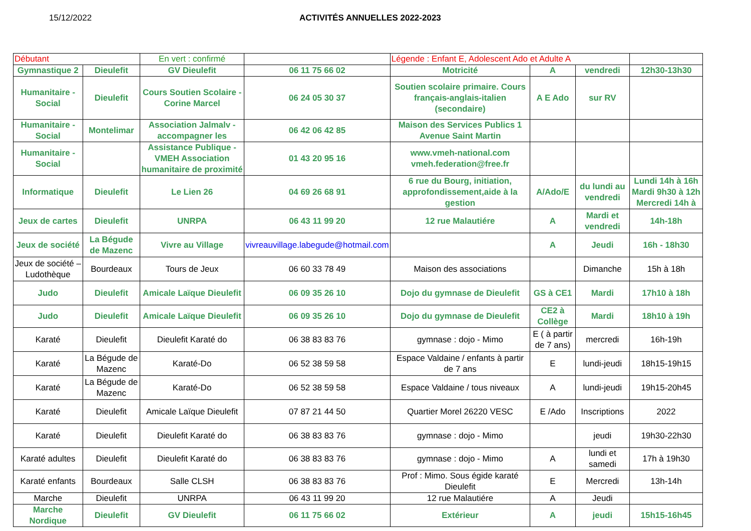15/12/2022 ACTIVITÉS ANNUELLES 2022-2023
| Débutant | | En vert : confirmé | | Légende : Enfant E, Adolescent Ado et Adulte A | | | |
| Gymnastique 2 | Dieulefit | GV Dieulefit | 06 11 75 66 02 | Motricité | A | vendredi | 12h30-13h30 |
| Humanitaire - Social | Dieulefit | Cours Soutien Scolaire - Corine Marcel | 06 24 05 30 37 | Soutien scolaire primaire. Cours français-anglais-italien (secondaire) | A E Ado | sur RV | |
| Humanitaire - Social | Montelimar | Association Jalmalv - accompagner les | 06 42 06 42 85 | Maison des Services Publics 1 Avenue Saint Martin | | | |
| Humanitaire - Social | | Assistance Publique - VMEH Association humanitaire de proximité | 01 43 20 95 16 | www.vmeh-national.com vmeh.federation@free.fr | | | |
| Informatique | Dieulefit | Le Lien 26 | 04 69 26 68 91 | 6 rue du Bourg, initiation, approfondissement,aide à la gestion | A/Ado/E | du lundi au vendredi | Lundi 14h à 16h Mardi 9h30 à 12h Mercredi 14h à |
| Jeux de cartes | Dieulefit | UNRPA | 06 43 11 99 20 | 12 rue Malautiére | A | Mardi et vendredi | 14h-18h |
| Jeux de société | La Bégude de Mazenc | Vivre au Village | vivreauvillage.labegude@hotmail.com | | A | Jeudi | 16h - 18h30 |
| Jeux de société – Ludothèque | Bourdeaux | Tours de Jeux | 06 60 33 78 49 | Maison des associations | | Dimanche | 15h à 18h |
| Judo | Dieulefit | Amicale Laïque Dieulefit | 06 09 35 26 10 | Dojo du gymnase de Dieulefit | GS à CE1 | Mardi | 17h10 à 18h |
| Judo | Dieulefit | Amicale Laïque Dieulefit | 06 09 35 26 10 | Dojo du gymnase de Dieulefit | CE2 à Collège | Mardi | 18h10 à 19h |
| Karaté | Dieulefit | Dieulefit Karaté do | 06 38 83 83 76 | gymnase : dojo - Mimo | E ( à partir de 7 ans) | mercredi | 16h-19h |
| Karaté | La Bégude de Mazenc | Karaté-Do | 06 52 38 59 58 | Espace Valdaine / enfants à partir de 7 ans | E | lundi-jeudi | 18h15-19h15 |
| Karaté | La Bégude de Mazenc | Karaté-Do | 06 52 38 59 58 | Espace Valdaine / tous niveaux | A | lundi-jeudi | 19h15-20h45 |
| Karaté | Dieulefit | Amicale Laïque Dieulefit | 07 87 21 44 50 | Quartier Morel 26220 VESC | E /Ado | Inscriptions | 2022 |
| Karaté | Dieulefit | Dieulefit Karaté do | 06 38 83 83 76 | gymnase : dojo - Mimo | | jeudi | 19h30-22h30 |
| Karaté adultes | Dieulefit | Dieulefit Karaté do | 06 38 83 83 76 | gymnase : dojo - Mimo | A | lundi et samedi | 17h à 19h30 |
| Karaté enfants | Bourdeaux | Salle CLSH | 06 38 83 83 76 | Prof : Mimo. Sous égide karaté Dieulefit | E | Mercredi | 13h-14h |
| Marche | Dieulefit | UNRPA | 06 43 11 99 20 | 12 rue Malautiére | A | Jeudi | |
| Marche Nordique | Dieulefit | GV Dieulefit | 06 11 75 66 02 | Extérieur | A | jeudi | 15h15-16h45 |